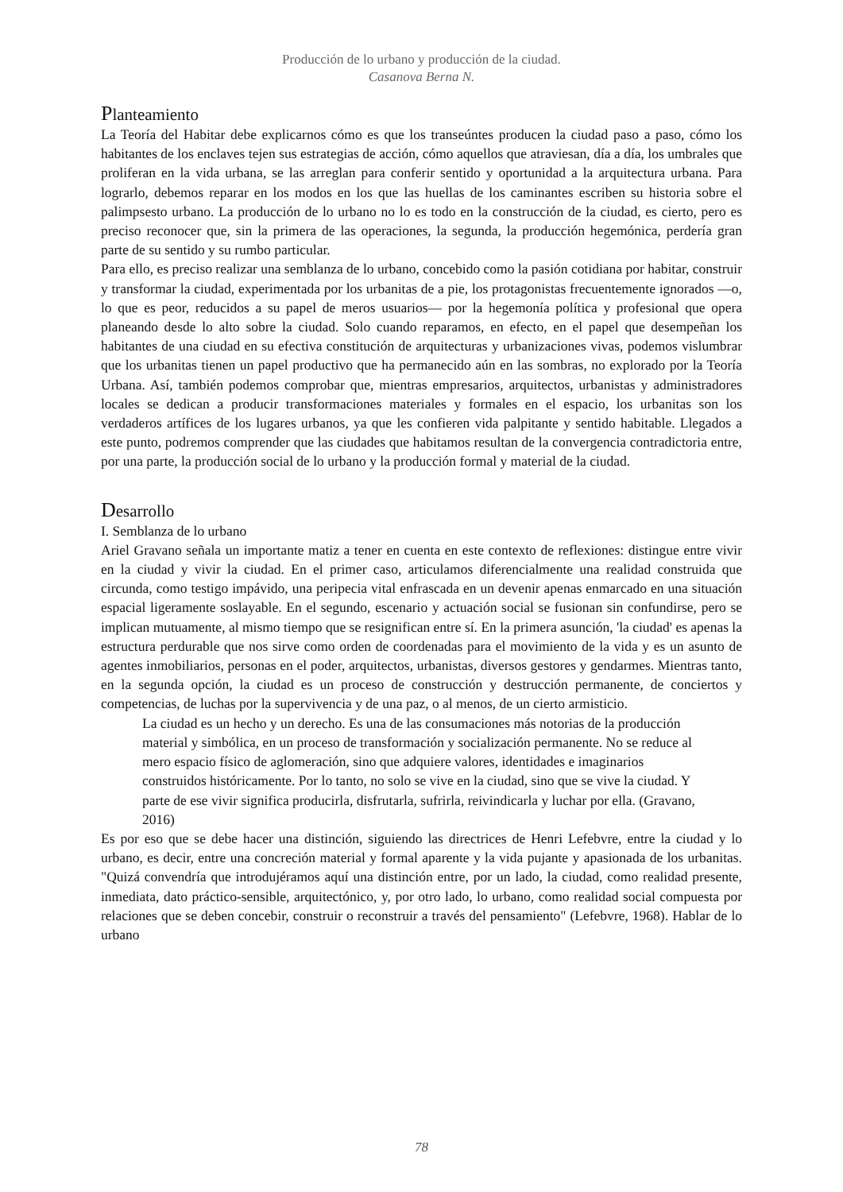Producción de lo urbano y producción de la ciudad.
Casanova Berna N.
Planteamiento
La Teoría del Habitar debe explicarnos cómo es que los transeúntes producen la ciudad paso a paso, cómo los habitantes de los enclaves tejen sus estrategias de acción, cómo aquellos que atraviesan, día a día, los umbrales que proliferan en la vida urbana, se las arreglan para conferir sentido y oportunidad a la arquitectura urbana. Para lograrlo, debemos reparar en los modos en los que las huellas de los caminantes escriben su historia sobre el palimpsesto urbano. La producción de lo urbano no lo es todo en la construcción de la ciudad, es cierto, pero es preciso reconocer que, sin la primera de las operaciones, la segunda, la producción hegemónica, perdería gran parte de su sentido y su rumbo particular.
Para ello, es preciso realizar una semblanza de lo urbano, concebido como la pasión cotidiana por habitar, construir y transformar la ciudad, experimentada por los urbanitas de a pie, los protagonistas frecuentemente ignorados —o, lo que es peor, reducidos a su papel de meros usuarios— por la hegemonía política y profesional que opera planeando desde lo alto sobre la ciudad. Solo cuando reparamos, en efecto, en el papel que desempeñan los habitantes de una ciudad en su efectiva constitución de arquitecturas y urbanizaciones vivas, podemos vislumbrar que los urbanitas tienen un papel productivo que ha permanecido aún en las sombras, no explorado por la Teoría Urbana. Así, también podemos comprobar que, mientras empresarios, arquitectos, urbanistas y administradores locales se dedican a producir transformaciones materiales y formales en el espacio, los urbanitas son los verdaderos artífices de los lugares urbanos, ya que les confieren vida palpitante y sentido habitable. Llegados a este punto, podremos comprender que las ciudades que habitamos resultan de la convergencia contradictoria entre, por una parte, la producción social de lo urbano y la producción formal y material de la ciudad.
Desarrollo
I. Semblanza de lo urbano
Ariel Gravano señala un importante matiz a tener en cuenta en este contexto de reflexiones: distingue entre vivir en la ciudad y vivir la ciudad. En el primer caso, articulamos diferencialmente una realidad construida que circunda, como testigo impávido, una peripecia vital enfrascada en un devenir apenas enmarcado en una situación espacial ligeramente soslayable. En el segundo, escenario y actuación social se fusionan sin confundirse, pero se implican mutuamente, al mismo tiempo que se resignifican entre sí. En la primera asunción, 'la ciudad' es apenas la estructura perdurable que nos sirve como orden de coordenadas para el movimiento de la vida y es un asunto de agentes inmobiliarios, personas en el poder, arquitectos, urbanistas, diversos gestores y gendarmes. Mientras tanto, en la segunda opción, la ciudad es un proceso de construcción y destrucción permanente, de conciertos y competencias, de luchas por la supervivencia y de una paz, o al menos, de un cierto armisticio.
La ciudad es un hecho y un derecho. Es una de las consumaciones más notorias de la producción material y simbólica, en un proceso de transformación y socialización permanente. No se reduce al mero espacio físico de aglomeración, sino que adquiere valores, identidades e imaginarios construidos históricamente. Por lo tanto, no solo se vive en la ciudad, sino que se vive la ciudad. Y parte de ese vivir significa producirla, disfrutarla, sufrirla, reivindicarla y luchar por ella. (Gravano, 2016)
Es por eso que se debe hacer una distinción, siguiendo las directrices de Henri Lefebvre, entre la ciudad y lo urbano, es decir, entre una concreción material y formal aparente y la vida pujante y apasionada de los urbanitas. "Quizá convendría que introdujéramos aquí una distinción entre, por un lado, la ciudad, como realidad presente, inmediata, dato práctico-sensible, arquitectónico, y, por otro lado, lo urbano, como realidad social compuesta por relaciones que se deben concebir, construir o reconstruir a través del pensamiento" (Lefebvre, 1968). Hablar de lo urbano
78